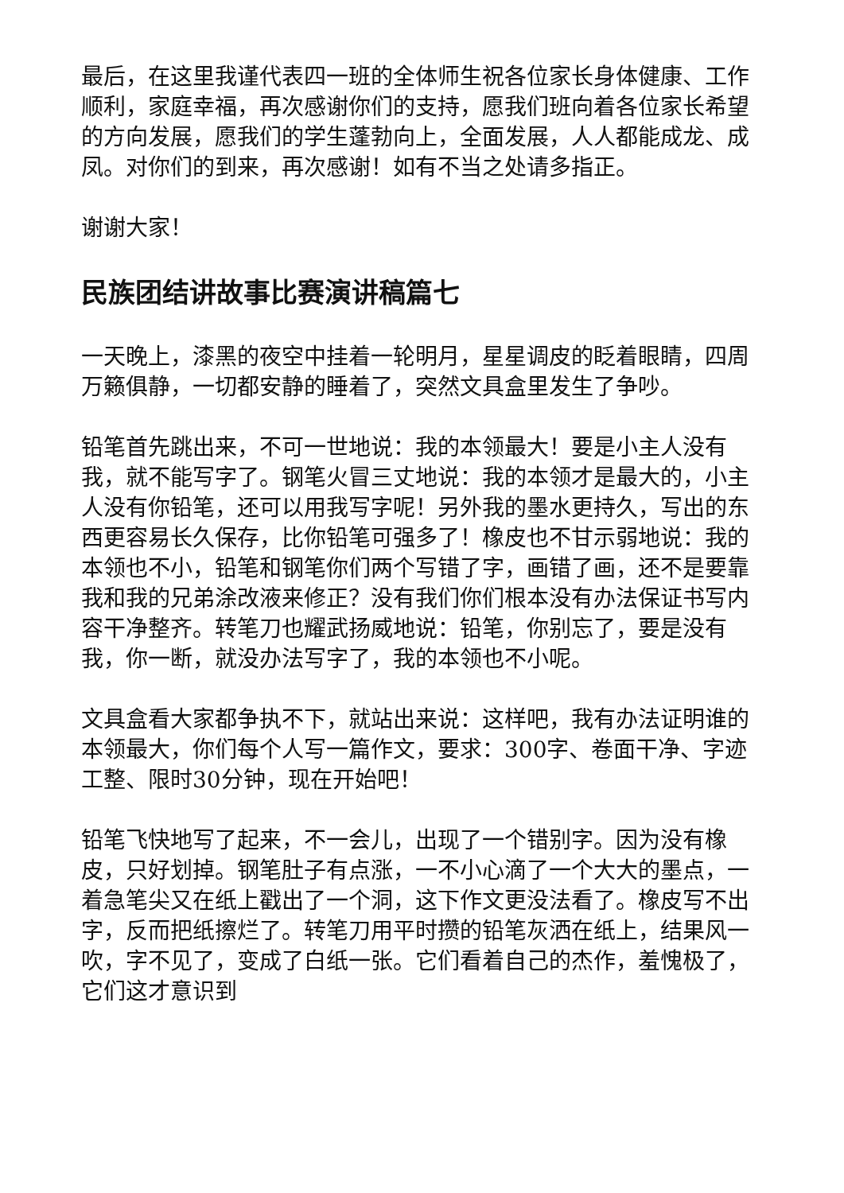最后，在这里我谨代表四一班的全体师生祝各位家长身体健康、工作顺利，家庭幸福，再次感谢你们的支持，愿我们班向着各位家长希望的方向发展，愿我们的学生蓬勃向上，全面发展，人人都能成龙、成凤。对你们的到来，再次感谢！如有不当之处请多指正。
谢谢大家！
民族团结讲故事比赛演讲稿篇七
一天晚上，漆黑的夜空中挂着一轮明月，星星调皮的眨着眼睛，四周万籁俱静，一切都安静的睡着了，突然文具盒里发生了争吵。
铅笔首先跳出来，不可一世地说：我的本领最大！要是小主人没有我，就不能写字了。钢笔火冒三丈地说：我的本领才是最大的，小主人没有你铅笔，还可以用我写字呢！另外我的墨水更持久，写出的东西更容易长久保存，比你铅笔可强多了！橡皮也不甘示弱地说：我的本领也不小，铅笔和钢笔你们两个写错了字，画错了画，还不是要靠我和我的兄弟涂改液来修正？没有我们你们根本没有办法保证书写内容干净整齐。转笔刀也耀武扬威地说：铅笔，你别忘了，要是没有我，你一断，就没办法写字了，我的本领也不小呢。
文具盒看大家都争执不下，就站出来说：这样吧，我有办法证明谁的本领最大，你们每个人写一篇作文，要求：300字、卷面干净、字迹工整、限时30分钟，现在开始吧！
铅笔飞快地写了起来，不一会儿，出现了一个错别字。因为没有橡皮，只好划掉。钢笔肚子有点涨，一不小心滴了一个大大的墨点，一着急笔尖又在纸上戳出了一个洞，这下作文更没法看了。橡皮写不出字，反而把纸擦烂了。转笔刀用平时攒的铅笔灰洒在纸上，结果风一吹，字不见了，变成了白纸一张。它们看着自己的杰作，羞愧极了，它们这才意识到